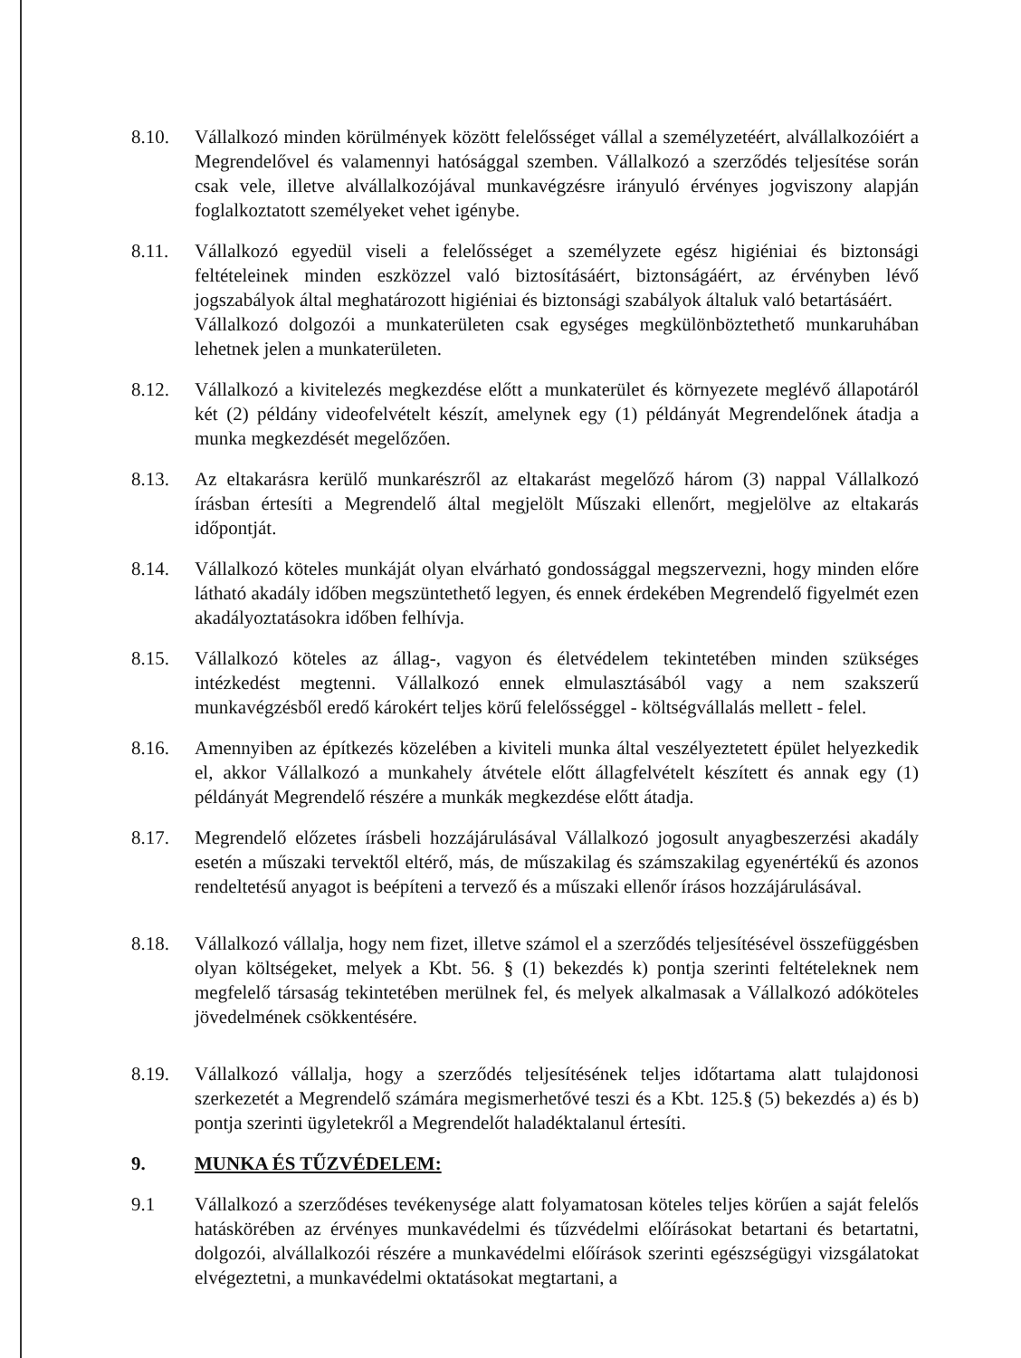8.10. Vállalkozó minden körülmények között felelősséget vállal a személyzetéért, alvállalkozóiért a Megrendelővel és valamennyi hatósággal szemben. Vállalkozó a szerződés teljesítése során csak vele, illetve alvállalkozójával munkavégzésre irányuló érvényes jogviszony alapján foglalkoztatott személyeket vehet igénybe.
8.11. Vállalkozó egyedül viseli a felelősséget a személyzete egész higiéniai és biztonsági feltételeinek minden eszközzel való biztosításáért, biztonságáért, az érvényben lévő jogszabályok által meghatározott higiéniai és biztonsági szabályok általuk való betartásáért.
Vállalkozó dolgozói a munkaterületen csak egységes megkülönböztethető munkaruhában lehetnek jelen a munkaterületen.
8.12. Vállalkozó a kivitelezés megkezdése előtt a munkaterület és környezete meglévő állapotáról két (2) példány videofelvételt készít, amelynek egy (1) példányát Megrendelőnek átadja a munka megkezdését megelőzően.
8.13. Az eltakarásra kerülő munkarészről az eltakarást megelőző három (3) nappal Vállalkozó írásban értesíti a Megrendelő által megjelölt Műszaki ellenőrt, megjelölve az eltakarás időpontját.
8.14. Vállalkozó köteles munkáját olyan elvárható gondossággal megszervezni, hogy minden előre látható akadály időben megszüntethető legyen, és ennek érdekében Megrendelő figyelmét ezen akadályoztatásokra időben felhívja.
8.15. Vállalkozó köteles az állag-, vagyon és életvédelem tekintetében minden szükséges intézkedést megtenni. Vállalkozó ennek elmulasztásából vagy a nem szakszerű munkavégzésből eredő károkért teljes körű felelősséggel - költségvállalás mellett - felel.
8.16. Amennyiben az építkezés közelében a kiviteli munka által veszélyeztetett épület helyezkedik el, akkor Vállalkozó a munkahely átvétele előtt állagfelvételt készített és annak egy (1) példányát Megrendelő részére a munkák megkezdése előtt átadja.
8.17. Megrendelő előzetes írásbeli hozzájárulásával Vállalkozó jogosult anyagbeszerzési akadály esetén a műszaki tervektől eltérő, más, de műszakilag és számszakilag egyenértékű és azonos rendeltetésű anyagot is beépíteni a tervező és a műszaki ellenőr írásos hozzájárulásával.
8.18. Vállalkozó vállalja, hogy nem fizet, illetve számol el a szerződés teljesítésével összefüggésben olyan költségeket, melyek a Kbt. 56. § (1) bekezdés k) pontja szerinti feltételeknek nem megfelelő társaság tekintetében merülnek fel, és melyek alkalmasak a Vállalkozó adóköteles jövedelmének csökkentésére.
8.19. Vállalkozó vállalja, hogy a szerződés teljesítésének teljes időtartama alatt tulajdonosi szerkezetét a Megrendelő számára megismerhetővé teszi és a Kbt. 125.§ (5) bekezdés a) és b) pontja szerinti ügyletekről a Megrendelőt haladéktalanul értesíti.
9. MUNKA ÉS TŰZVÉDELEM:
9.1 Vállalkozó a szerződéses tevékenysége alatt folyamatosan köteles teljes körűen a saját felelős hatáskörében az érvényes munkavédelmi és tűzvédelmi előírásokat betartani és betartatni, dolgozói, alvállalkozói részére a munkavédelmi előírások szerinti egészségügyi vizsgálatokat elvégeztetni, a munkavédelmi oktatásokat megtartani, a